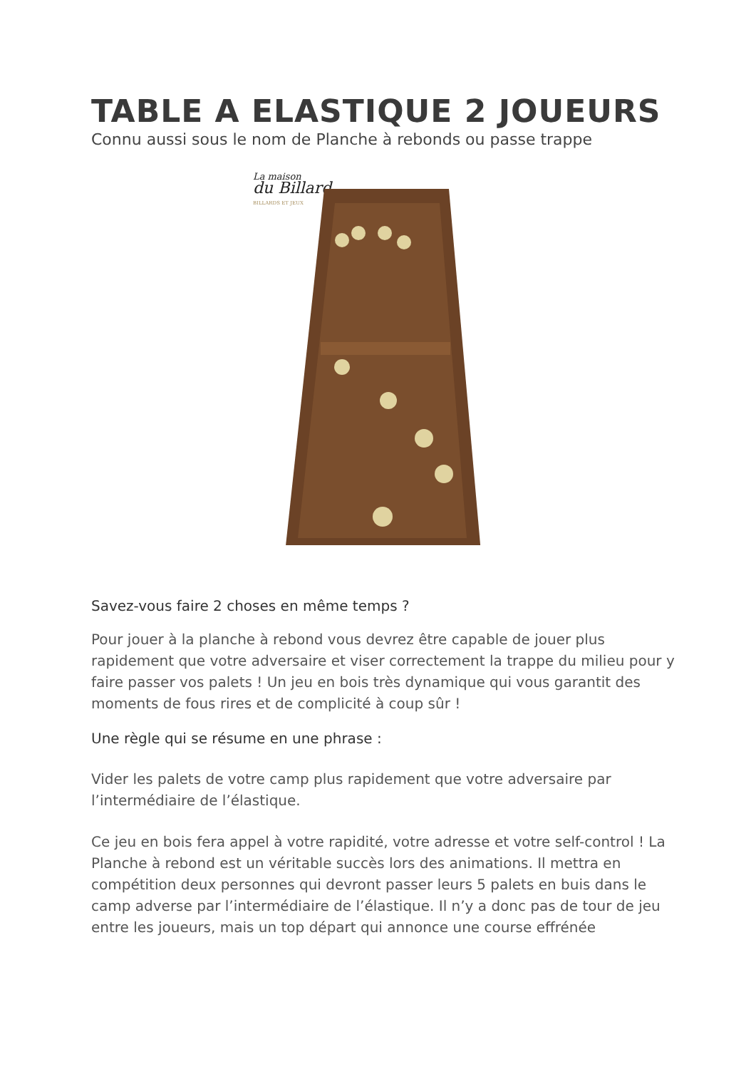TABLE A ELASTIQUE 2 JOUEURS
Connu aussi sous le nom de Planche à rebonds ou passe trappe
La maison
du Billard
BILLARDS ET JEUX
Savez-vous faire 2 choses en même temps ?
Pour jouer à la planche à rebond vous devrez être capable de jouer plus rapidement que votre adversaire et viser correctement la trappe du milieu pour y faire passer vos palets ! Un jeu en bois très dynamique qui vous garantit des moments de fous rires et de complicité à coup sûr !
Une règle qui se résume en une phrase :
Vider les palets de votre camp plus rapidement que votre adversaire par l’intermédiaire de l’élastique.
Ce jeu en bois fera appel à votre rapidité, votre adresse et votre self-control ! La Planche à rebond est un véritable succès lors des animations. Il mettra en compétition deux personnes qui devront passer leurs 5 palets en buis dans le camp adverse par l’intermédiaire de l’élastique. Il n’y a donc pas de tour de jeu entre les joueurs, mais un top départ qui annonce une course effrénée